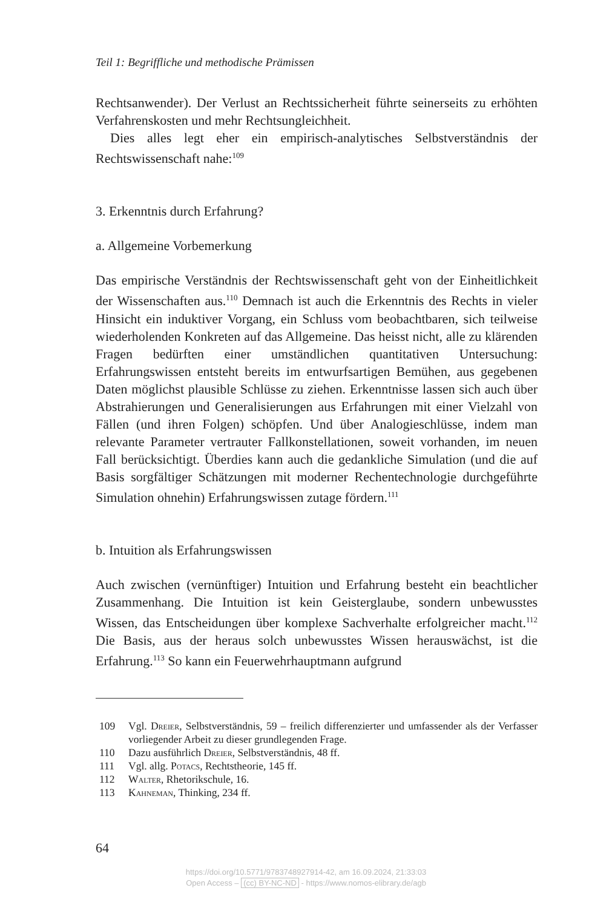Teil 1: Begriffliche und methodische Prämissen
Rechtsanwender). Der Verlust an Rechtssicherheit führte seinerseits zu erhöhten Verfahrenskosten und mehr Rechtsungleichheit.
Dies alles legt eher ein empirisch-analytisches Selbstverständnis der Rechtswissenschaft nahe:<sup>109</sup>
3. Erkenntnis durch Erfahrung?
a. Allgemeine Vorbemerkung
Das empirische Verständnis der Rechtswissenschaft geht von der Einheitlichkeit der Wissenschaften aus.<sup>110</sup> Demnach ist auch die Erkenntnis des Rechts in vieler Hinsicht ein induktiver Vorgang, ein Schluss vom beobachtbaren, sich teilweise wiederholenden Konkreten auf das Allgemeine. Das heisst nicht, alle zu klärenden Fragen bedürften einer umständlichen quantitativen Untersuchung: Erfahrungswissen entsteht bereits im entwurfsartigen Bemühen, aus gegebenen Daten möglichst plausible Schlüsse zu ziehen. Erkenntnisse lassen sich auch über Abstrahierungen und Generalisierungen aus Erfahrungen mit einer Vielzahl von Fällen (und ihren Folgen) schöpfen. Und über Analogieschlüsse, indem man relevante Parameter vertrauter Fallkonstellationen, soweit vorhanden, im neuen Fall berücksichtigt. Überdies kann auch die gedankliche Simulation (und die auf Basis sorgfältiger Schätzungen mit moderner Rechentechnologie durchgeführte Simulation ohnehin) Erfahrungswissen zutage fördern.<sup>111</sup>
b. Intuition als Erfahrungswissen
Auch zwischen (vernünftiger) Intuition und Erfahrung besteht ein beachtlicher Zusammenhang. Die Intuition ist kein Geisterglaube, sondern unbewusstes Wissen, das Entscheidungen über komplexe Sachverhalte erfolgreicher macht.<sup>112</sup> Die Basis, aus der heraus solch unbewusstes Wissen herauswächst, ist die Erfahrung.<sup>113</sup> So kann ein Feuerwehrhauptmann aufgrund
109 Vgl. Dreier, Selbstverständnis, 59 – freilich differenzierter und umfassender als der Verfasser vorliegender Arbeit zu dieser grundlegenden Frage.
110 Dazu ausführlich Dreier, Selbstverständnis, 48 ff.
111 Vgl. allg. Potacs, Rechtstheorie, 145 ff.
112 Walter, Rhetorikschule, 16.
113 Kahneman, Thinking, 234 ff.
64
https://doi.org/10.5771/9783748927914-42, am 16.09.2024, 21:33:03
Open Access – (cc) BY-NC-ND - https://www.nomos-elibrary.de/agb